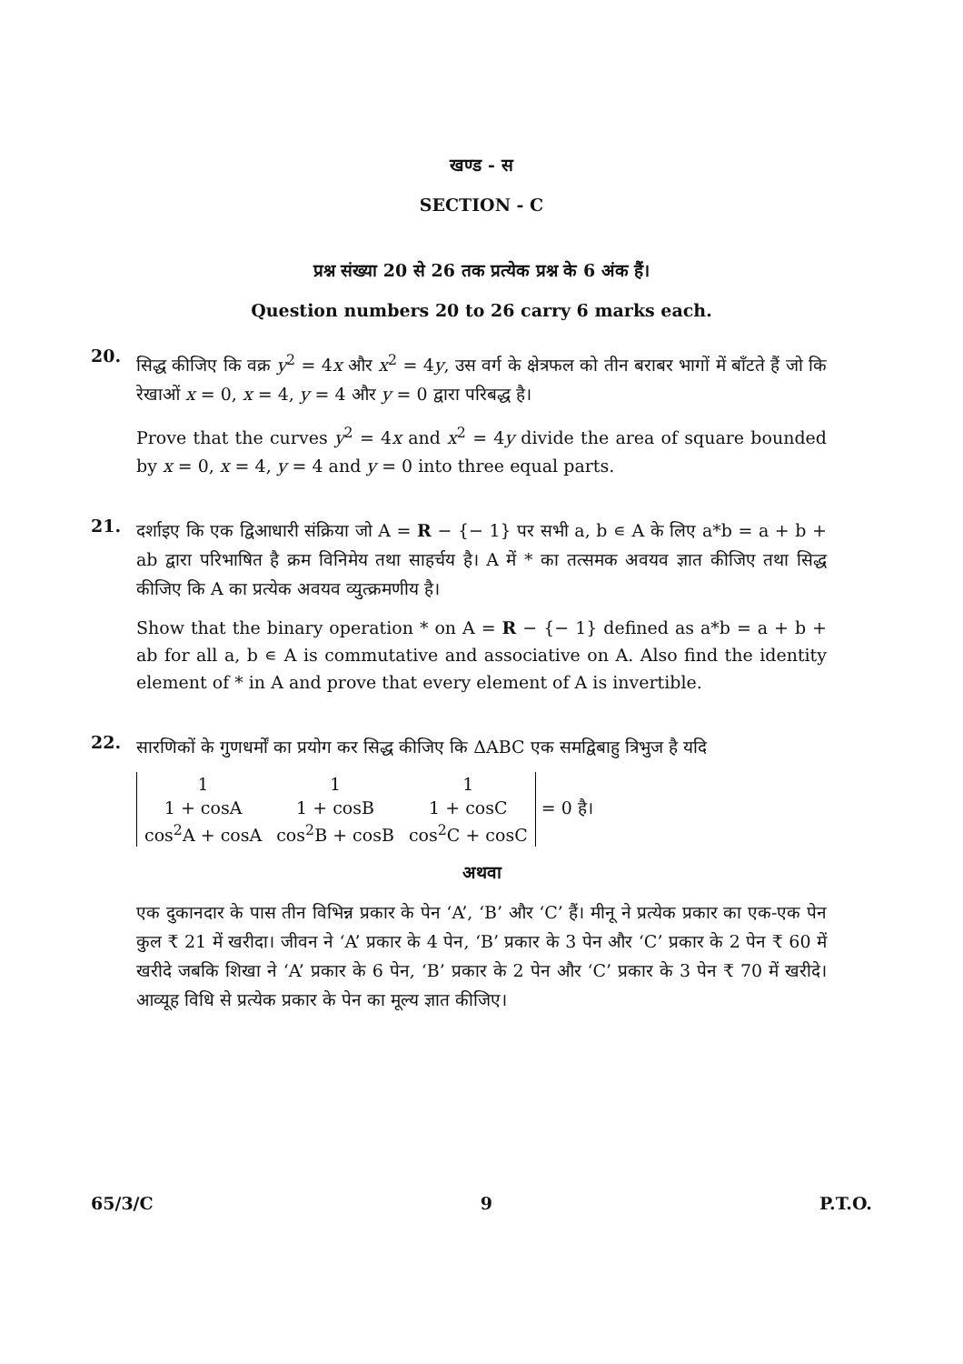खण्ड - स
SECTION - C
प्रश्न संख्या 20 से 26 तक प्रत्येक प्रश्न के 6 अंक हैं।
Question numbers 20 to 26 carry 6 marks each.
20.
सिद्ध कीजिए कि वक्र y<sup>2</sup> = 4x और x<sup>2</sup> = 4y, उस वर्ग के क्षेत्रफल को तीन बराबर भागों में बाँटते हैं जो कि रेखाओं x = 0, x = 4, y = 4 और y = 0 द्वारा परिबद्ध है।
Prove that the curves y<sup>2</sup> = 4x and x<sup>2</sup> = 4y divide the area of square bounded by x = 0, x = 4, y = 4 and y = 0 into three equal parts.
21.
दर्शाइए कि एक द्विआधारी संक्रिया जो A = R − {− 1} पर सभी a, b ∊ A के लिए a*b = a + b + ab द्वारा परिभाषित है क्रम विनिमेय तथा साहर्चय है। A में * का तत्समक अवयव ज्ञात कीजिए तथा सिद्ध कीजिए कि A का प्रत्येक अवयव व्युत्क्रमणीय है।
Show that the binary operation * on A = R − {− 1} defined as a*b = a + b + ab for all a, b ∊ A is commutative and associative on A. Also find the identity element of * in A and prove that every element of A is invertible.
22.
सारणिकों के गुणधर्मों का प्रयोग कर सिद्ध कीजिए कि ΔABC एक समद्विबाहु त्रिभुज है यदि
| 1 | 1 | 1 |
| 1 + cosA | 1 + cosB | 1 + cosC |
| cos<sup>2</sup>A + cosA | cos<sup>2</sup>B + cosB | cos<sup>2</sup>C + cosC |
= 0 है।
अथवा
एक दुकानदार के पास तीन विभिन्न प्रकार के पेन ‘A’, ‘B’ और ‘C’ हैं। मीनू ने प्रत्येक प्रकार का एक-एक पेन कुल ₹ 21 में खरीदा। जीवन ने ‘A’ प्रकार के 4 पेन, ‘B’ प्रकार के 3 पेन और ‘C’ प्रकार के 2 पेन ₹ 60 में खरीदे जबकि शिखा ने ‘A’ प्रकार के 6 पेन, ‘B’ प्रकार के 2 पेन और ‘C’ प्रकार के 3 पेन ₹ 70 में खरीदे। आव्यूह विधि से प्रत्येक प्रकार के पेन का मूल्य ज्ञात कीजिए।
65/3/C 9 P.T.O.